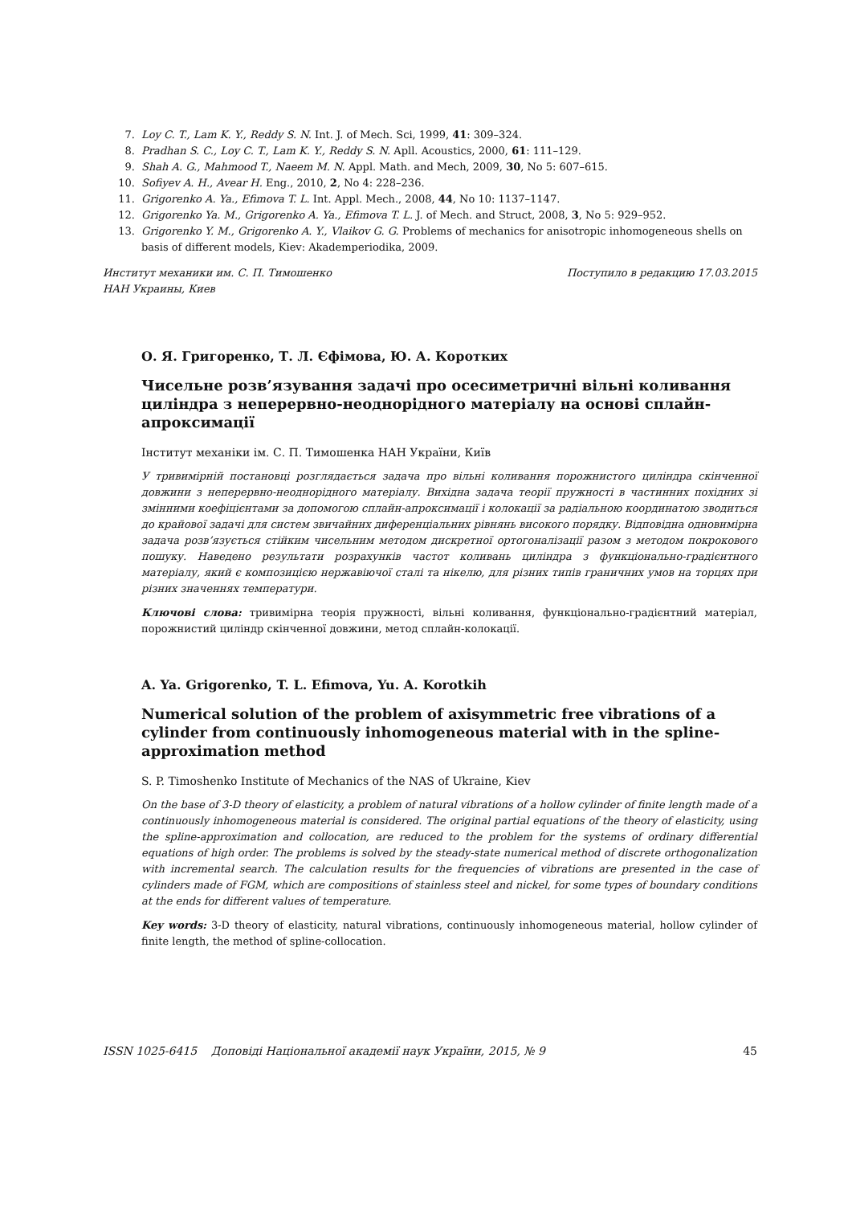7. Loy C. T., Lam K. Y., Reddy S. N. Int. J. of Mech. Sci, 1999, 41: 309–324.
8. Pradhan S. C., Loy C. T., Lam K. Y., Reddy S. N. Apll. Acoustics, 2000, 61: 111–129.
9. Shah A. G., Mahmood T., Naeem M. N. Appl. Math. and Mech, 2009, 30, No 5: 607–615.
10. Sofiyev A. H., Avear H. Eng., 2010, 2, No 4: 228–236.
11. Grigorenko A. Ya., Efimova T. L. Int. Appl. Mech., 2008, 44, No 10: 1137–1147.
12. Grigorenko Ya. M., Grigorenko A. Ya., Efimova T. L. J. of Mech. and Struct, 2008, 3, No 5: 929–952.
13. Grigorenko Y. M., Grigorenko A. Y., Vlaikov G. G. Problems of mechanics for anisotropic inhomogeneous shells on basis of different models, Kiev: Akademperiodika, 2009.
Институт механики им. С. П. Тимошенко
НАН Украины, Киев Поступило в редакцию 17.03.2015
О. Я. Григоренко, Т. Л. Єфімова, Ю. А. Коротких
Чисельне розв’язування задачі про осесиметричні вільні коливання циліндра з неперервно-неоднорідного матеріалу на основі сплайн-апроксимації
Інститут механіки ім. С. П. Тимошенка НАН України, Київ
У тривимірній постановці розглядається задача про вільні коливання порожнистого циліндра скінченної довжини з неперервно-неоднорідного матеріалу. Вихідна задача теорії пружності в частинних похідних зі змінними коефіцієнтами за допомогою сплайн-апроксимації і колокації за радіальною координатою зводиться до крайової задачі для систем звичайних диференціальних рівнянь високого порядку. Відповідна одновимірна задача розв’язується стійким чисельним методом дискретної ортогоналізації разом з методом покрокового пошуку. Наведено результати розрахунків частот коливань циліндра з функціонально-градієнтного матеріалу, який є композицією нержавіючої сталі та нікелю, для різних типів граничних умов на торцях при різних значеннях температури.
Ключові слова: тривимірна теорія пружності, вільні коливання, функціонально-градієнтний матеріал, порожнистий циліндр скінченної довжини, метод сплайн-колокації.
A. Ya. Grigorenko, T. L. Efimova, Yu. A. Korotkih
Numerical solution of the problem of axisymmetric free vibrations of a cylinder from continuously inhomogeneous material with in the spline-approximation method
S. P. Timoshenko Institute of Mechanics of the NAS of Ukraine, Kiev
On the base of 3-D theory of elasticity, a problem of natural vibrations of a hollow cylinder of finite length made of a continuously inhomogeneous material is considered. The original partial equations of the theory of elasticity, using the spline-approximation and collocation, are reduced to the problem for the systems of ordinary differential equations of high order. The problems is solved by the steady-state numerical method of discrete orthogonalization with incremental search. The calculation results for the frequencies of vibrations are presented in the case of cylinders made of FGM, which are compositions of stainless steel and nickel, for some types of boundary conditions at the ends for different values of temperature.
Key words: 3-D theory of elasticity, natural vibrations, continuously inhomogeneous material, hollow cylinder of finite length, the method of spline-collocation.
ISSN 1025-6415 Доповіді Національної академії наук України, 2015, № 9 45